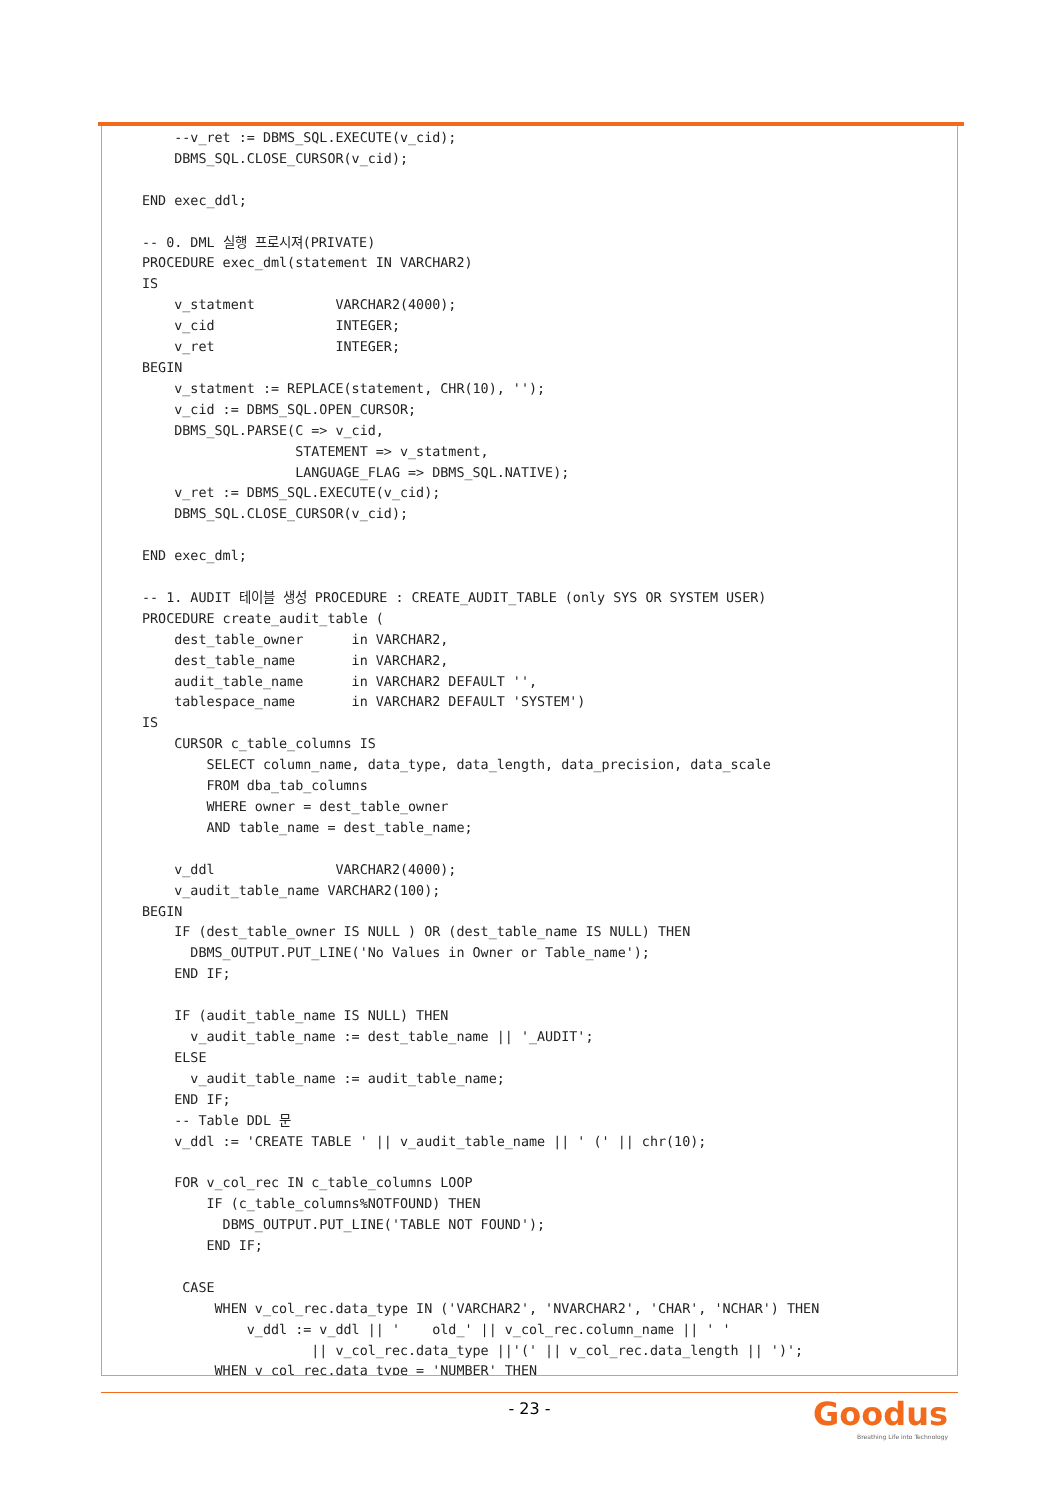--v_ret := DBMS_SQL.EXECUTE(v_cid);
    DBMS_SQL.CLOSE_CURSOR(v_cid);

END exec_ddl;

-- 0. DML 실행 프로시져(PRIVATE)
PROCEDURE exec_dml(statement IN VARCHAR2)
IS
    v_statment          VARCHAR2(4000);
    v_cid               INTEGER;
    v_ret               INTEGER;
BEGIN
    v_statment := REPLACE(statement, CHR(10), '');
    v_cid := DBMS_SQL.OPEN_CURSOR;
    DBMS_SQL.PARSE(C => v_cid,
                   STATEMENT => v_statment,
                   LANGUAGE_FLAG => DBMS_SQL.NATIVE);
    v_ret := DBMS_SQL.EXECUTE(v_cid);
    DBMS_SQL.CLOSE_CURSOR(v_cid);

END exec_dml;

-- 1. AUDIT 테이블 생성 PROCEDURE : CREATE_AUDIT_TABLE (only SYS OR SYSTEM USER)
PROCEDURE create_audit_table (
    dest_table_owner      in VARCHAR2,
    dest_table_name       in VARCHAR2,
    audit_table_name      in VARCHAR2 DEFAULT '',
    tablespace_name       in VARCHAR2 DEFAULT 'SYSTEM')
IS
    CURSOR c_table_columns IS
        SELECT column_name, data_type, data_length, data_precision, data_scale
        FROM dba_tab_columns
        WHERE owner = dest_table_owner
        AND table_name = dest_table_name;

    v_ddl               VARCHAR2(4000);
    v_audit_table_name VARCHAR2(100);
BEGIN
    IF (dest_table_owner IS NULL ) OR (dest_table_name IS NULL) THEN
      DBMS_OUTPUT.PUT_LINE('No Values in Owner or Table_name');
    END IF;

    IF (audit_table_name IS NULL) THEN
      v_audit_table_name := dest_table_name || '_AUDIT';
    ELSE
      v_audit_table_name := audit_table_name;
    END IF;
    -- Table DDL 문
    v_ddl := 'CREATE TABLE ' || v_audit_table_name || ' (' || chr(10);

    FOR v_col_rec IN c_table_columns LOOP
        IF (c_table_columns%NOTFOUND) THEN
          DBMS_OUTPUT.PUT_LINE('TABLE NOT FOUND');
        END IF;

     CASE
         WHEN v_col_rec.data_type IN ('VARCHAR2', 'NVARCHAR2', 'CHAR', 'NCHAR') THEN
             v_ddl := v_ddl || '    old_' || v_col_rec.column_name || ' '
                     || v_col_rec.data_type ||'(' || v_col_rec.data_length || ')';
         WHEN v_col_rec.data_type = 'NUMBER' THEN
- 23 -
Goodus
Breathing Life into Technology